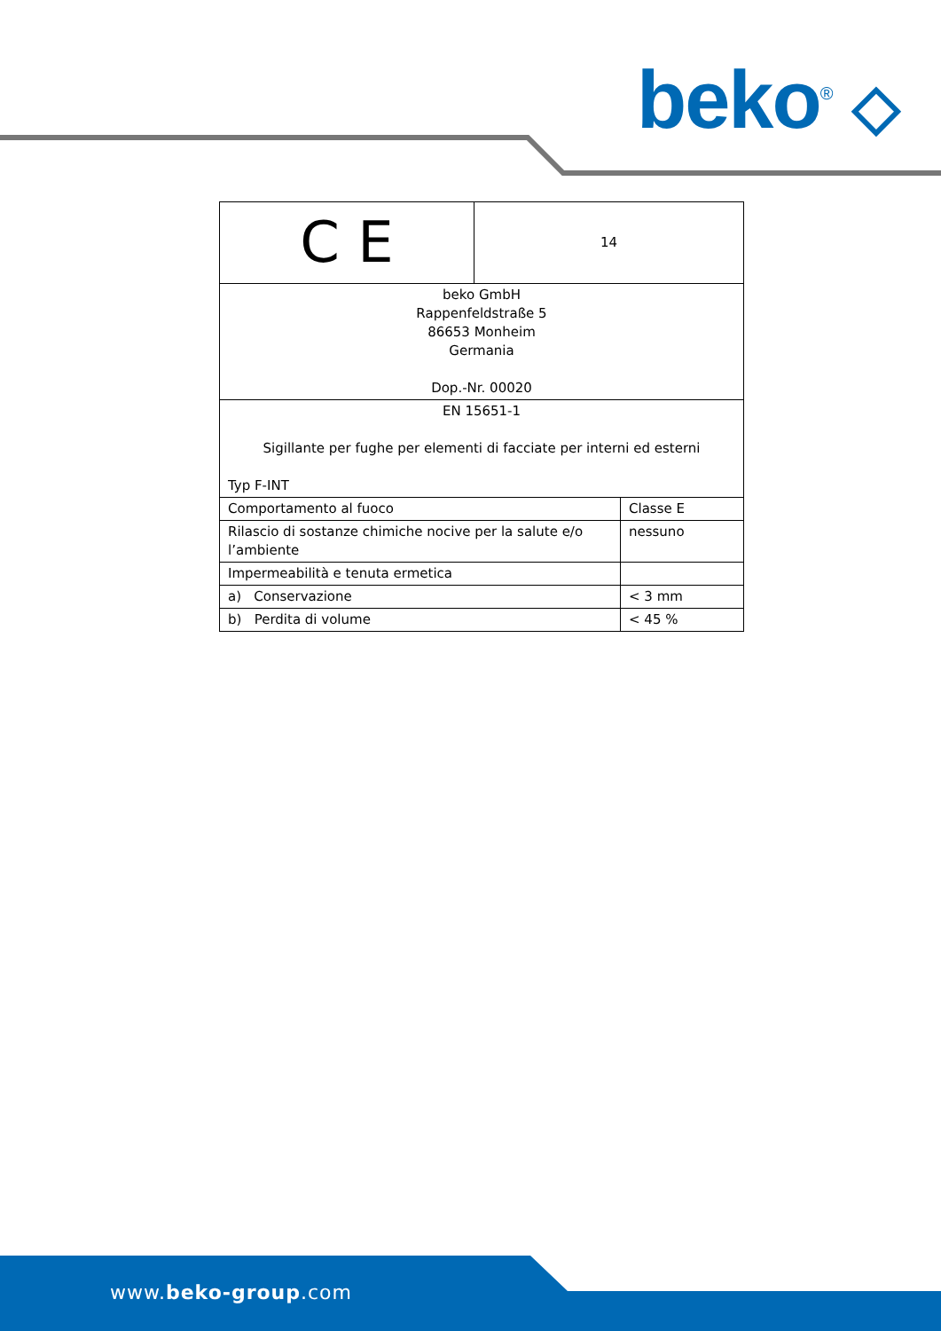beko<sup>®</sup> ◇
www.beko-group.com
| C E | 14 | |
| beko GmbH Rappenfeldstraße 5 86653 Monheim Germania Dop.-Nr. 00020 | | |
| EN 15651-1 Sigillante per fughe per elementi di facciate per interni ed esterni Typ F-INT | | |
| Comportamento al fuoco | | Classe E |
| Rilascio di sostanze chimiche nocive per la salute e/o l’ambiente | | nessuno |
| Impermeabilità e tenuta ermetica | | |
| a) Conservazione | | < 3 mm |
| b) Perdita di volume | | < 45 % |